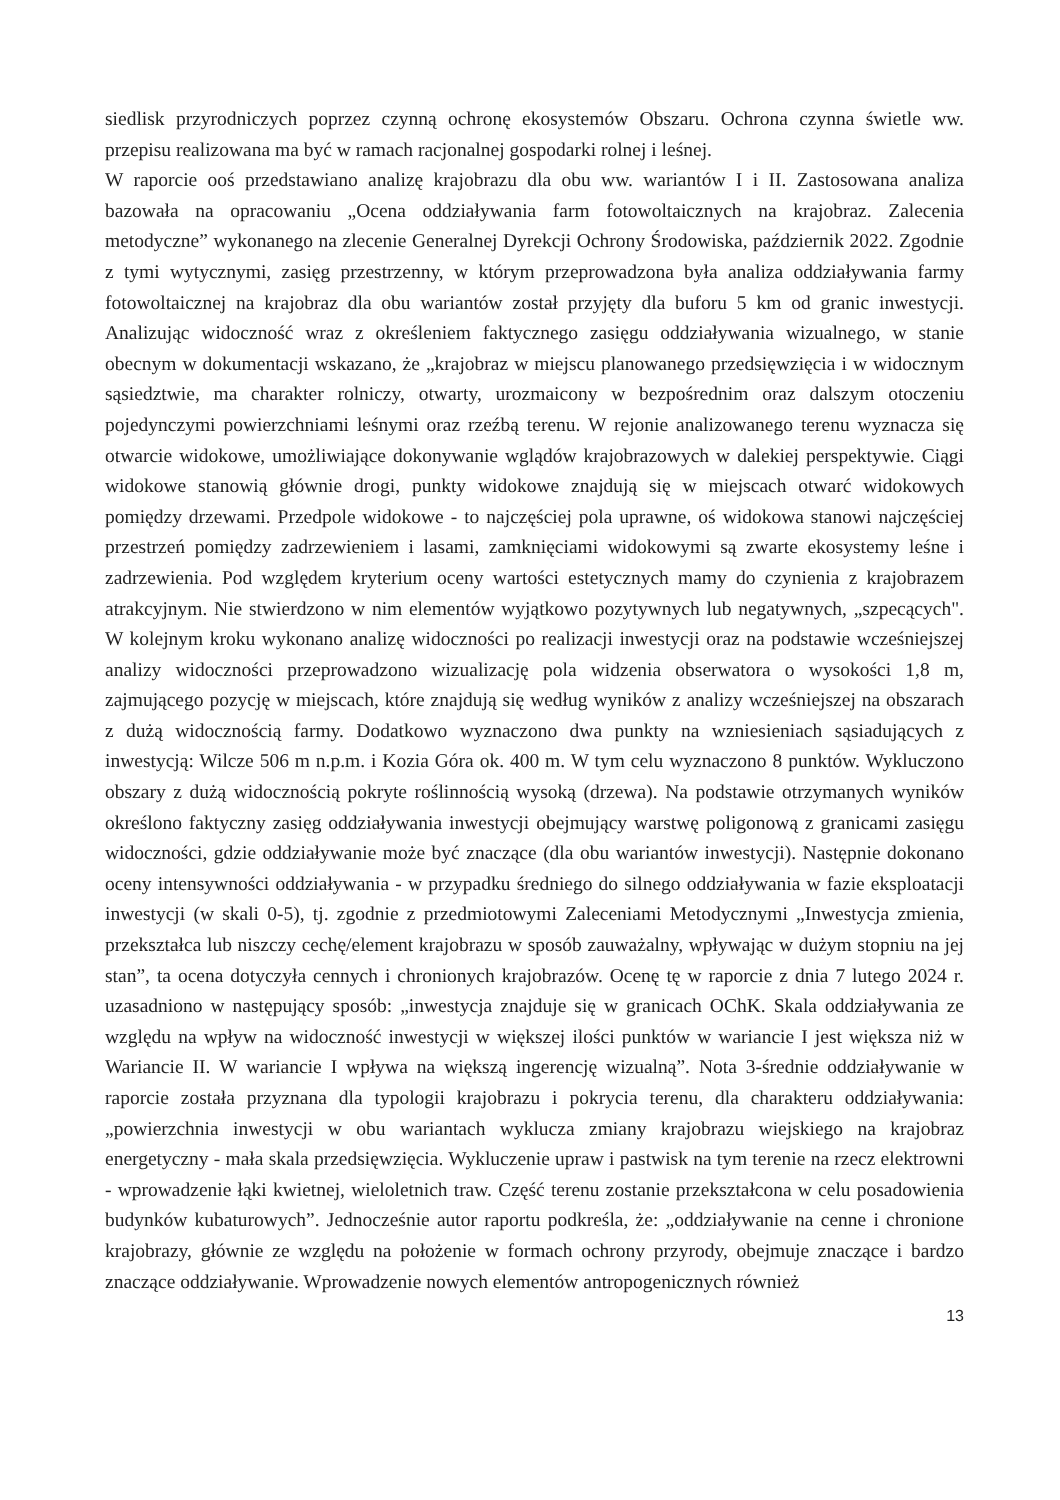siedlisk przyrodniczych poprzez czynną ochronę ekosystemów Obszaru. Ochrona czynna świetle ww. przepisu realizowana ma być w ramach racjonalnej gospodarki rolnej i leśnej.
W raporcie ooś przedstawiano analizę krajobrazu dla obu ww. wariantów I i II. Zastosowana analiza bazowała na opracowaniu „Ocena oddziaływania farm fotowoltaicznych na krajobraz. Zalecenia metodyczne” wykonanego na zlecenie Generalnej Dyrekcji Ochrony Środowiska, październik 2022. Zgodnie z tymi wytycznymi, zasięg przestrzenny, w którym przeprowadzona była analiza oddziaływania farmy fotowoltaicznej na krajobraz dla obu wariantów został przyjęty dla buforu 5 km od granic inwestycji. Analizując widoczność wraz z określeniem faktycznego zasięgu oddziaływania wizualnego, w stanie obecnym w dokumentacji wskazano, że „krajobraz w miejscu planowanego przedsięwzięcia i w widocznym sąsiedztwie, ma charakter rolniczy, otwarty, urozmaicony w bezpośrednim oraz dalszym otoczeniu pojedynczymi powierzchniami leśnymi oraz rzeźbą terenu. W rejonie analizowanego terenu wyznacza się otwarcie widokowe, umożliwiające dokonywanie wglądów krajobrazowych w dalekiej perspektywie. Ciągi widokowe stanowią głównie drogi, punkty widokowe znajdują się w miejscach otwarć widokowych pomiędzy drzewami. Przedpole widokowe - to najczęściej pola uprawne, oś widokowa stanowi najczęściej przestrzeń pomiędzy zadrzewieniem i lasami, zamknięciami widokowymi są zwarte ekosystemy leśne i zadrzewienia. Pod względem kryterium oceny wartości estetycznych mamy do czynienia z krajobrazem atrakcyjnym. Nie stwierdzono w nim elementów wyjątkowo pozytywnych lub negatywnych, „szpecących". W kolejnym kroku wykonano analizę widoczności po realizacji inwestycji oraz na podstawie wcześniejszej analizy widoczności przeprowadzono wizualizację pola widzenia obserwatora o wysokości 1,8 m, zajmującego pozycję w miejscach, które znajdują się według wyników z analizy wcześniejszej na obszarach z dużą widocznością farmy. Dodatkowo wyznaczono dwa punkty na wzniesieniach sąsiadujących z inwestycją: Wilcze 506 m n.p.m. i Kozia Góra ok. 400 m. W tym celu wyznaczono 8 punktów. Wykluczono obszary z dużą widocznością pokryte roślinnością wysoką (drzewa). Na podstawie otrzymanych wyników określono faktyczny zasięg oddziaływania inwestycji obejmujący warstwę poligonową z granicami zasięgu widoczności, gdzie oddziaływanie może być znaczące (dla obu wariantów inwestycji). Następnie dokonano oceny intensywności oddziaływania - w przypadku średniego do silnego oddziaływania w fazie eksploatacji inwestycji (w skali 0-5), tj. zgodnie z przedmiotowymi Zaleceniami Metodycznymi „Inwestycja zmienia, przekształca lub niszczy cechę/element krajobrazu w sposób zauważalny, wpływając w dużym stopniu na jej stan”, ta ocena dotyczyła cennych i chronionych krajobrazów. Ocenę tę w raporcie z dnia 7 lutego 2024 r. uzasadniono w następujący sposób: „inwestycja znajduje się w granicach OChK. Skala oddziaływania ze względu na wpływ na widoczność inwestycji w większej ilości punktów w wariancie I jest większa niż w Wariancie II. W wariancie I wpływa na większą ingerencję wizualną”. Nota 3-średnie oddziaływanie w raporcie została przyznana dla typologii krajobrazu i pokrycia terenu, dla charakteru oddziaływania: „powierzchnia inwestycji w obu wariantach wyklucza zmiany krajobrazu wiejskiego na krajobraz energetyczny - mała skala przedsięwzięcia. Wykluczenie upraw i pastwisk na tym terenie na rzecz elektrowni - wprowadzenie łąki kwietnej, wieloletnich traw. Część terenu zostanie przekształcona w celu posadowienia budynków kubaturowych”. Jednocześnie autor raportu podkreśla, że: „oddziaływanie na cenne i chronione krajobrazy, głównie ze względu na położenie w formach ochrony przyrody, obejmuje znaczące i bardzo znaczące oddziaływanie. Wprowadzenie nowych elementów antropogenicznych również
13